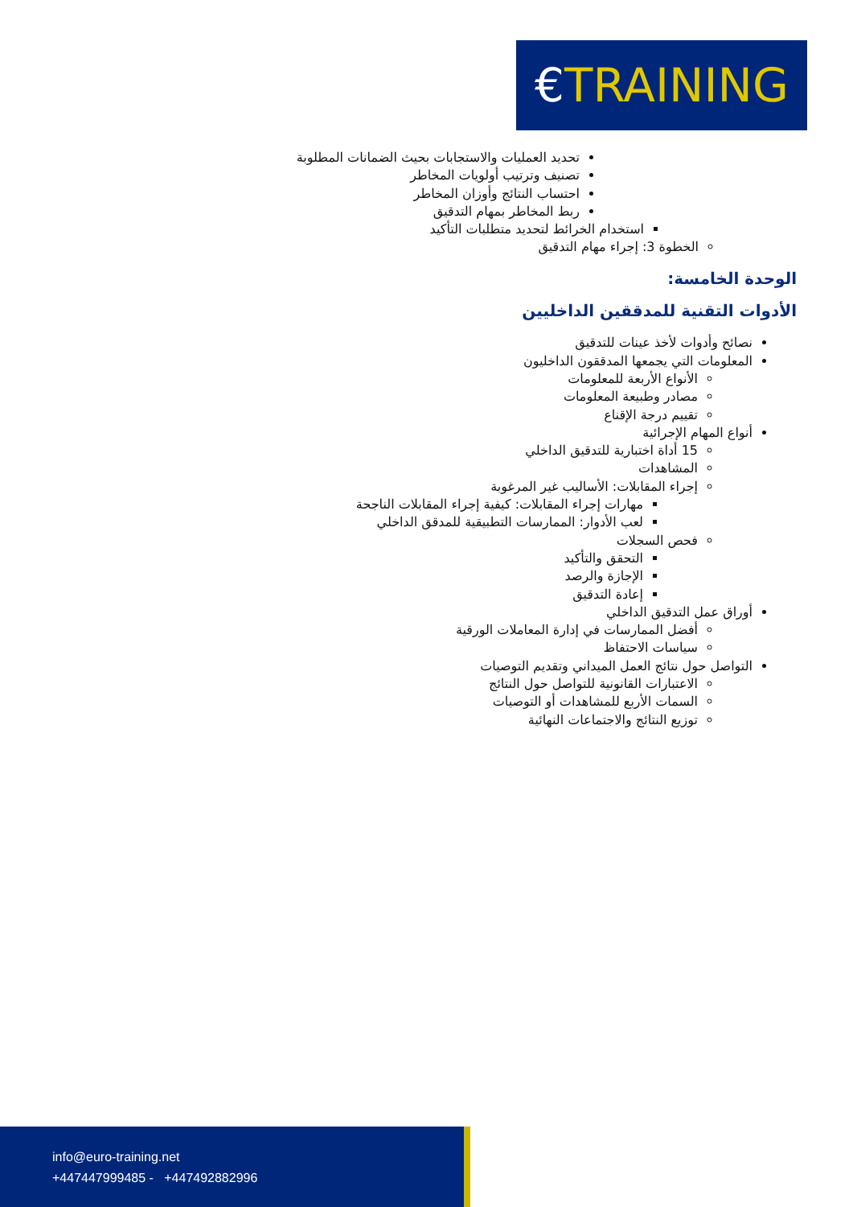€TRAINING
تحديد العمليات والاستجابات بحيث الضمانات المطلوبة
تصنيف وترتيب أولويات المخاطر
احتساب النتائج وأوزان المخاطر
ربط المخاطر بمهام التدقيق
استخدام الخرائط لتحديد متطلبات التأكيد
الخطوة 3: إجراء مهام التدقيق
الوحدة الخامسة:
الأدوات التقنية للمدققين الداخليين
نصائح وأدوات لأخذ عينات للتدقيق
المعلومات التي يجمعها المدققون الداخليون
الأنواع الأربعة للمعلومات
مصادر وطبيعة المعلومات
تقييم درجة الإقناع
أنواع المهام الإجرائية
15 أداة اختبارية للتدقيق الداخلي
المشاهدات
إجراء المقابلات: الأساليب غير المرغوبة
مهارات إجراء المقابلات: كيفية إجراء المقابلات الناجحة
لعب الأدوار: الممارسات التطبيقية للمدقق الداخلي
فحص السجلات
التحقق والتأكيد
الإجازة والرصد
إعادة التدقيق
أوراق عمل التدقيق الداخلي
أفضل الممارسات في إدارة المعاملات الورقية
سياسات الاحتفاظ
التواصل حول نتائج العمل الميداني وتقديم التوصيات
الاعتبارات القانونية للتواصل حول النتائج
السمات الأربع للمشاهدات أو التوصيات
توزيع النتائج والاجتماعات النهائية
info@euro-training.net
+447447999485 - +447492882996